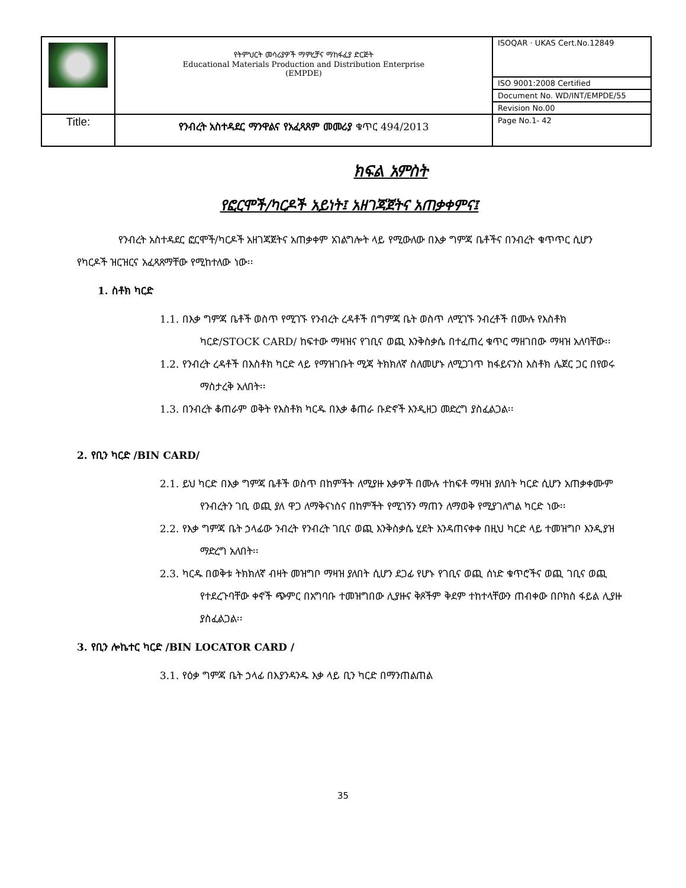| | የትምህርት መሳሪያዎች ማምረቻና ማከፋፈያ ድርጅት Educational Materials Production and Distribution Enterprise (EMPDE) | ISOQAR · UKAS Cert.No.12849 |
| | | ISO 9001:2008 Certified |
| | | Document No. WD/INT/EMPDE/55 |
| | | Revision No.00 |
| Title: | የንብረት አስተዳደር ማንዋልና የአፈጻጸም መመሪያ ቁጥር 494/2013 | Page No.1- 42 |
ክፍል አምስት
የፎርሞች/ካርዶች አይነት፤ አዘገጃጀትና አጠቃቀምና፤
የንብረት አስተዳደር ፎርሞች/ካርዶች አዘገጃጀትና አጠቃቀም አገልግሎት ላይ የሚውለው በእቃ ግምጃ ቤቶችና በንብረት ቁጥጥር ሲሆን የካርዶች ዝርዝርና አፈጻጸማቸው የሚከተለው ነው፡፡
1. ስቶክ ካርድ
1.1. በእቃ ግምጃ ቤቶች ወስጥ የሚገኙ የንብረት ረዳቶች በግምጃ ቤት ወስጥ ለሚገኙ ንብረቶች በሙሉ የእስቶክ ካርድ/STOCK CARD/ ከፍተው ማዛዝና የገቢና ወጪ እንቅስቃሴ በተፈጠረ ቁጥር ማዘገበው ማዛዝ አለባቸው፡፡
1.2. የንብረት ረዳቶች በእስቶክ ካርድ ላይ የማዝገቡት ሚጃ ትክክለኛ ስለመሆኑ ለሚጋገጥ ከፋይናንስ እስቶክ ሌጀር ጋር በየወሩ ማስታረቅ አለበት፡፡
1.3. በንብረት ቆጠራም ወቅት የእስቶክ ካርዱ በእቃ ቆጠራ ቡድኖች እንዲዘጋ መድረግ ያስፈልጋል፡፡
2. የቢን ካርድ /BIN CARD/
2.1. ይህ ካርድ በእቃ ግምጃ ቤቶች ወስጥ በከምችት ለሚያዙ እቃዎች በሙሉ ተከፍቶ ማዛዝ ያለበት ካርድ ሲሆን አጠቃቀሙም የንብረትን ገቢ ወጪ ያለ ዋጋ ለማቅናነስና በከምችት የሚገኝን ማጠን ለማወቅ የሚያገለግል ካርድ ነው፡፡
2.2. የእቃ ግምጃ ቤት ኃላፊው ንብረት የንብረት ገቢና ወጪ እንቅስቃሴ ሂደት እንዳጠናቀቀ በዚህ ካርድ ላይ ተመዝግቦ እንዲያዝ ማድረግ አለበት፡፡
2.3. ካርዱ በወቅቱ ትክክለኛ ብዛት መዝግቦ ማዛዝ ያለበት ሲሆን ደጋፊ የሆኑ የገቢና ወጪ ሰነድ ቁጥሮችና ወጪ ገቢና ወጪ የተደረጉባቸው ቀኖች ጭምር በአግባቡ ተመዝግበው ሊያዙና ቅጾችም ቅደም ተከተላቸውን ጠብቀው በቦክስ ፋይል ሊያዙ ያስፈልጋል፡፡
3. የቢን ሎኬተር ካርድ /BIN LOCATOR CARD /
3.1. የዕቃ ግምጃ ቤት ኃላፊ በእያንዳንዱ እቃ ላይ ቢን ካርድ በማንጠልጠል
35